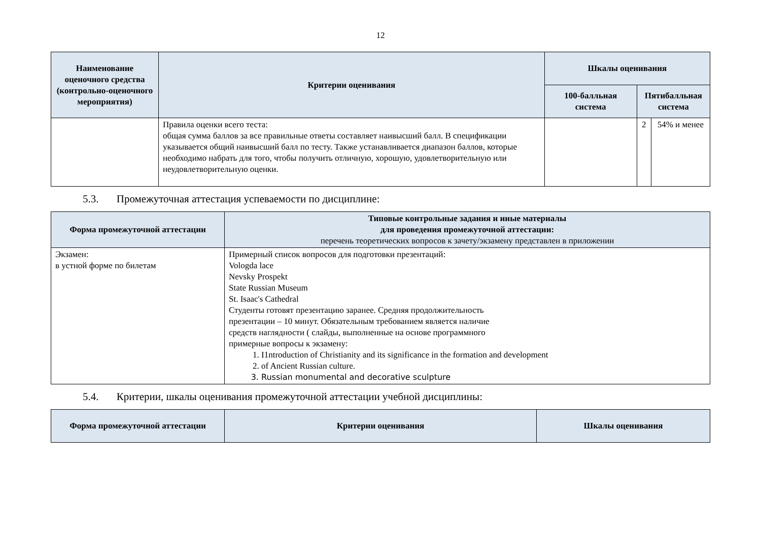12
| Наименование оценочного средства (контрольно-оценочного мероприятия) | Критерии оценивания | Шкалы оценивания | | |
| --- | --- | --- | --- | --- |
| | | 100-балльная система | Пятибалльная система | |
| | Правила оценки всего теста: общая сумма баллов за все правильные ответы составляет наивысший балл. В спецификации указывается общий наивысший балл по тесту. Также устанавливается диапазон баллов, которые необходимо набрать для того, чтобы получить отличную, хорошую, удовлетворительную или неудовлетворительную оценки. | | 2 | 54% и менее |
5.3. Промежуточная аттестация успеваемости по дисциплине:
| Форма промежуточной аттестации | Типовые контрольные задания и иные материалы для проведения промежуточной аттестации: перечень теоретических вопросов к зачету/экзамену представлен в приложении |
| --- | --- |
| Экзамен: в устной форме по билетам | Примерный список вопросов для подготовки презентаций: Vologda lace Nevsky Prospekt State Russian Museum St. Isaac's Cathedral Студенты готовят презентацию заранее. Средняя продолжительность презентации – 10 минут. Обязательным требованием является наличие средств наглядности ( слайды, выполненные на основе программного примерные вопросы к экзамену: 1. I1ntroduction of Christianity and its significance in the formation and development 2. of Ancient Russian culture. 3. Russian monumental and decorative sculpture |
5.4. Критерии, шкалы оценивания промежуточной аттестации учебной дисциплины:
| Форма промежуточной аттестации | Критерии оценивания | Шкалы оценивания |
| --- | --- | --- |